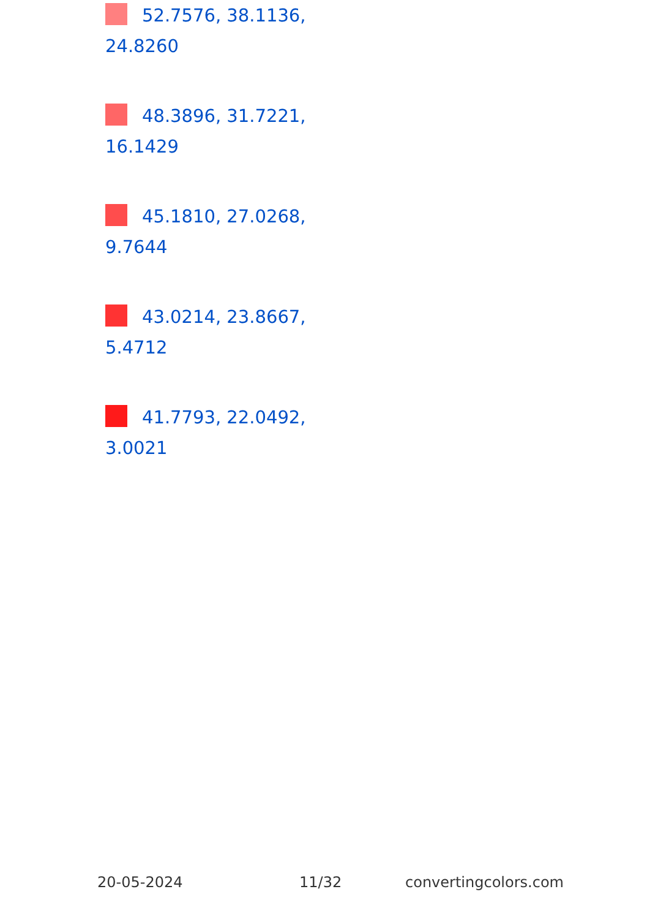52.7576, 38.1136, 24.8260
48.3896, 31.7221, 16.1429
45.1810, 27.0268, 9.7644
43.0214, 23.8667, 5.4712
41.7793, 22.0492, 3.0021
20-05-2024 11/32 convertingcolors.com